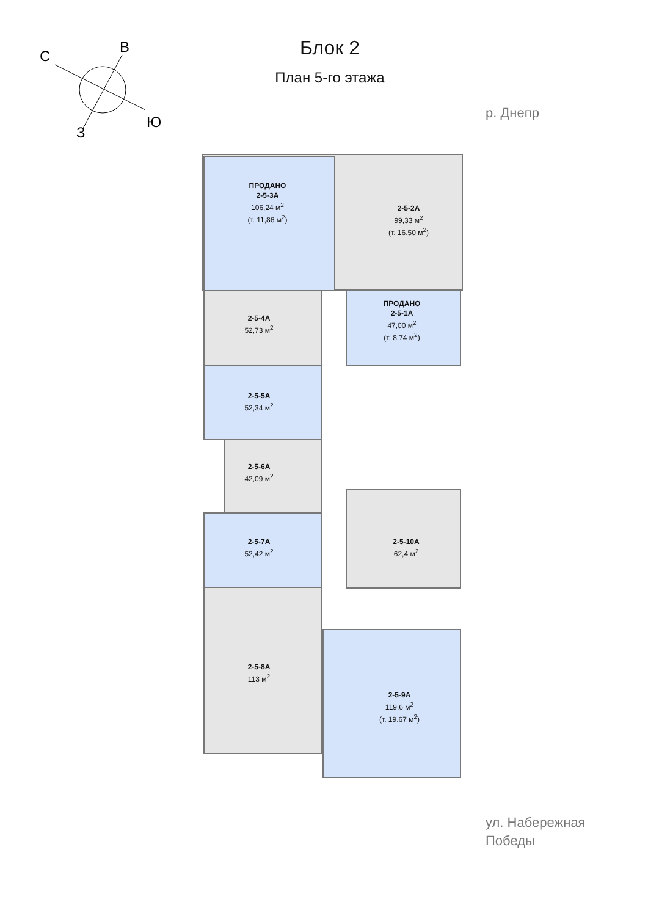Блок 2
План 5-го этажа
р. Днепр
С
В
З
Ю
ПРОДАНО
2-5-3А
106,24 м<sup>2</sup>
(т. 11,86 м<sup>2</sup>)
2-5-2А
99,33 м<sup>2</sup>
(т. 16.50 м<sup>2</sup>)
2-5-4А
52,73 м<sup>2</sup>
ПРОДАНО
2-5-1А
47,00 м<sup>2</sup>
(т. 8.74 м<sup>2</sup>)
2-5-5А
52,34 м<sup>2</sup>
2-5-6А
42,09 м<sup>2</sup>
2-5-7А
52,42 м<sup>2</sup>
2-5-10А
62,4 м<sup>2</sup>
2-5-8А
113 м<sup>2</sup>
2-5-9А
119,6 м<sup>2</sup>
(т. 19.67 м<sup>2</sup>)
ул. Набережная
Победы